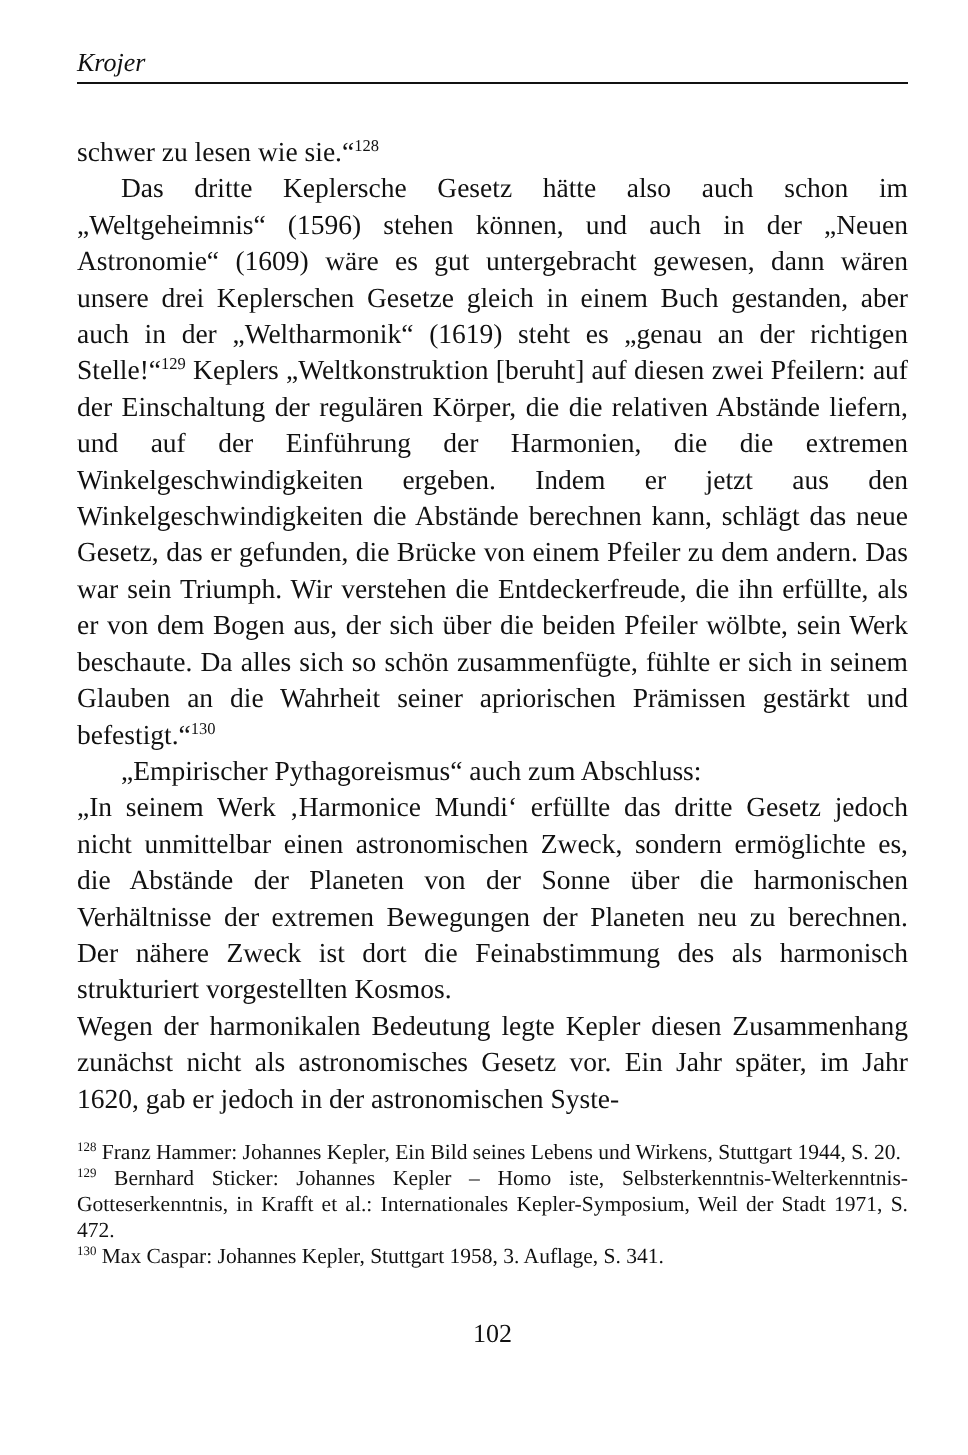Krojer
schwer zu lesen wie sie.“<sup>128</sup>
Das dritte Keplersche Gesetz hätte also auch schon im „Weltgeheimnis“ (1596) stehen können, und auch in der „Neuen Astronomie“ (1609) wäre es gut untergebracht gewesen, dann wären unsere drei Keplerschen Gesetze gleich in einem Buch gestanden, aber auch in der „Weltharmonik“ (1619) steht es „genau an der richtigen Stelle!“<sup>129</sup> Keplers „Weltkonstruktion [beruht] auf diesen zwei Pfeilern: auf der Einschaltung der regulären Körper, die die relativen Abstände liefern, und auf der Einführung der Harmonien, die die extremen Winkelgeschwindigkeiten ergeben. Indem er jetzt aus den Winkelgeschwindigkeiten die Abstände berechnen kann, schlägt das neue Gesetz, das er gefunden, die Brücke von einem Pfeiler zu dem andern. Das war sein Triumph. Wir verstehen die Entdeckerfreude, die ihn erfüllte, als er von dem Bogen aus, der sich über die beiden Pfeiler wölbte, sein Werk beschaute. Da alles sich so schön zusammenfügte, fühlte er sich in seinem Glauben an die Wahrheit seiner apriorischen Prämissen gestärkt und befestigt.“<sup>130</sup>
„Empirischer Pythagoreismus“ auch zum Abschluss:
„In seinem Werk ‚Harmonice Mundi‘ erfüllte das dritte Gesetz jedoch nicht unmittelbar einen astronomischen Zweck, sondern ermöglichte es, die Abstände der Planeten von der Sonne über die harmonischen Verhältnisse der extremen Bewegungen der Planeten neu zu berechnen. Der nähere Zweck ist dort die Feinabstimmung des als harmonisch strukturiert vorgestellten Kosmos.
Wegen der harmonikalen Bedeutung legte Kepler diesen Zusammenhang zunächst nicht als astronomisches Gesetz vor. Ein Jahr später, im Jahr 1620, gab er jedoch in der astronomischen Syste-
<sup>128</sup> Franz Hammer: Johannes Kepler, Ein Bild seines Lebens und Wirkens, Stuttgart 1944, S. 20.
<sup>129</sup> Bernhard Sticker: Johannes Kepler – Homo iste, Selbsterkenntnis-Welterkenntnis-Gotteserkenntnis, in Krafft et al.: Internationales Kepler-Symposium, Weil der Stadt 1971, S. 472.
<sup>130</sup> Max Caspar: Johannes Kepler, Stuttgart 1958, 3. Auflage, S. 341.
102